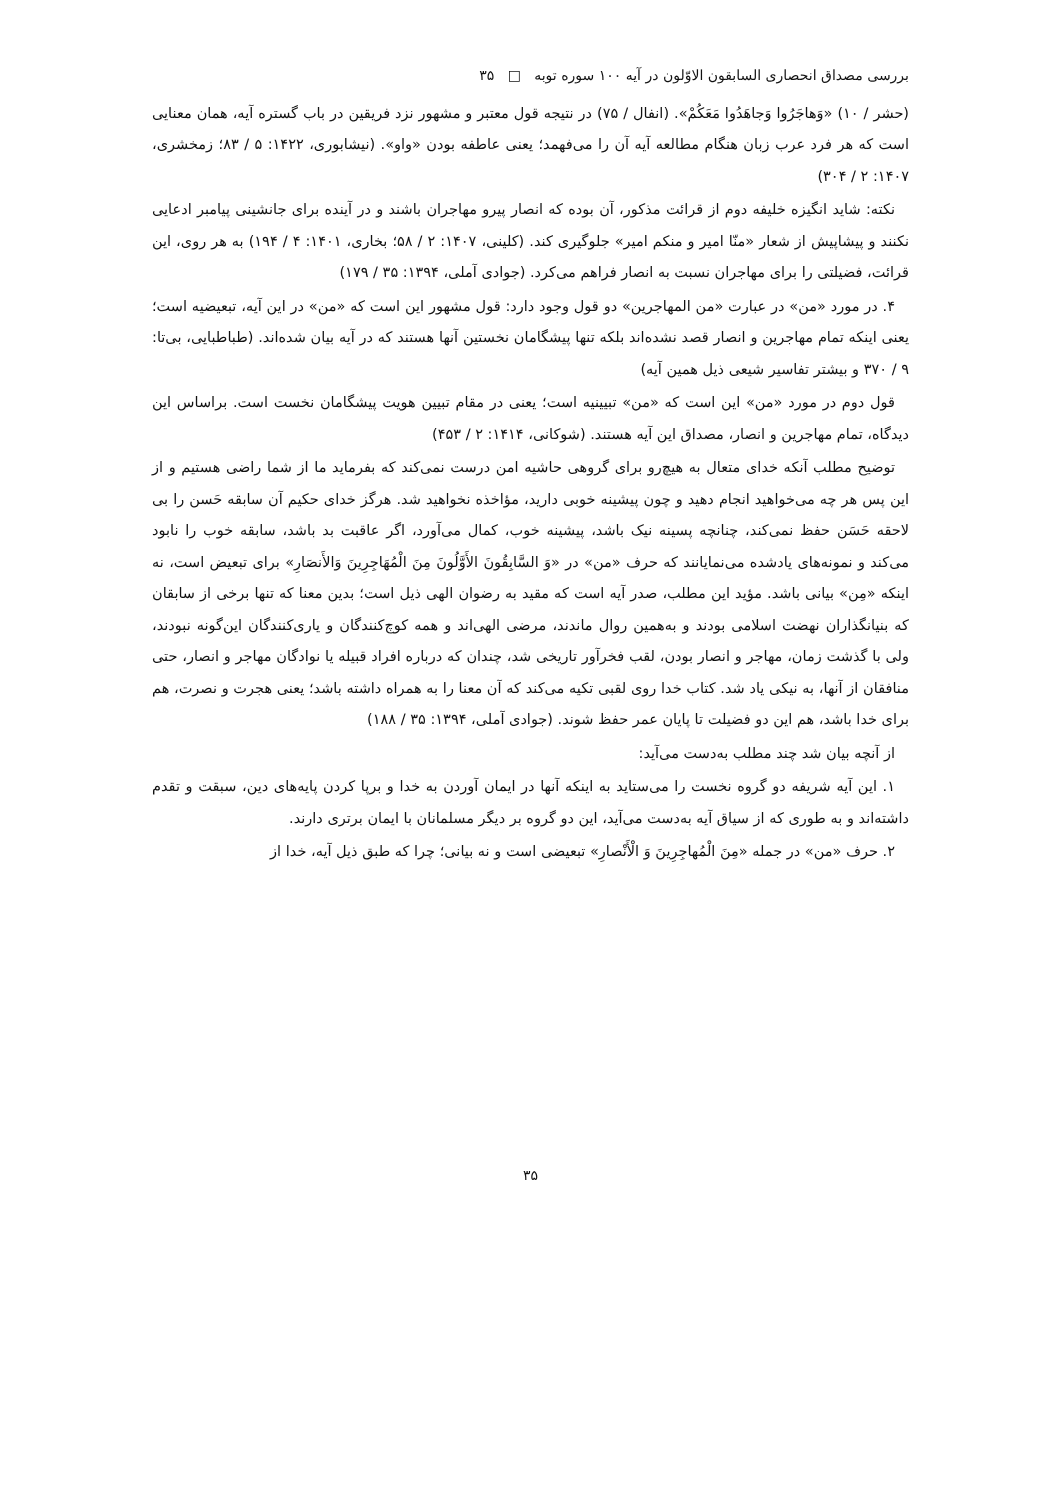بررسی مصداق انحصاری السابقون الاوّلون در آیه ۱۰۰ سوره توبه □ ۳۵
(حشر / ۱۰) «وَهاجَرُوا وَجاهَدُوا مَعَکُمْ». (انفال / ۷۵) در نتیجه قول معتبر و مشهور نزد فریقین در باب گستره آیه، همان معنایی است که هر فرد عرب زبان هنگام مطالعه آیه آن را می‌فهمد؛ یعنی عاطفه بودن «واو». (نیشابوری، ۱۴۲۲: ۵ / ۸۳؛ زمخشری، ۱۴۰۷: ۲ / ۳۰۴)
نکته: شاید انگیزه خلیفه دوم از قرائت مذکور، آن بوده که انصار پیرو مهاجران باشند و در آینده برای جانشینی پیامبر ادعایی نکنند و پیشاپیش از شعار «منّا امیر و منکم امیر» جلوگیری کند. (کلینی، ۱۴۰۷: ۲ / ۵۸؛ بخاری، ۱۴۰۱: ۴ / ۱۹۴) به هر روی، این قرائت، فضیلتی را برای مهاجران نسبت به انصار فراهم می‌کرد. (جوادی آملی، ۱۳۹۴: ۳۵ / ۱۷۹)
۴. در مورد «من» در عبارت «من المهاجرین» دو قول وجود دارد: قول مشهور این است که «من» در این آیه، تبعیضیه است؛ یعنی اینکه تمام مهاجرین و انصار قصد نشده‌اند بلکه تنها پیشگامان نخستین آنها هستند که در آیه بیان شده‌اند. (طباطبایی، بی‌تا: ۹ / ۳۷۰ و بیشتر تفاسیر شیعی ذیل همین آیه)
قول دوم در مورد «من» این است که «من» تبیینیه است؛ یعنی در مقام تبیین هویت پیشگامان نخست است. براساس این دیدگاه، تمام مهاجرین و انصار، مصداق این آیه هستند. (شوکانی، ۱۴۱۴: ۲ / ۴۵۳)
توضیح مطلب آنکه خدای متعال به هیچ‌رو برای گروهی حاشیه امن درست نمی‌کند که بفرماید ما از شما راضی هستیم و از این پس هر چه می‌خواهید انجام دهید و چون پیشینه خوبی دارید، مؤاخذه نخواهید شد. هرگز خدای حکیم آن سابقه حَسن را بی لاحقه حَسَن حفظ نمی‌کند، چنانچه پسینه نیک باشد، پیشینه خوب، کمال می‌آورد، اگر عاقبت بد باشد، سابقه خوب را نابود می‌کند و نمونه‌های یادشده می‌نمایانند که حرف «من» در «وَ السَّابِقُونَ الأَوَّلُونَ مِنَ الْمُهَاجِرِينَ وَالأَنصَارِ» برای تبعیض است، نه اینکه «مِن» بیانی باشد. مؤید این مطلب، صدر آیه است که مقید به رضوان الهی ذیل است؛ بدین معنا که تنها برخی از سابقان که بنیانگذاران نهضت اسلامی بودند و به‌همین روال ماندند، مرضی الهی‌اند و همه کوچ‌کنندگان و یاری‌کنندگان این‌گونه نبودند، ولی با گذشت زمان، مهاجر و انصار بودن، لقب فخرآور تاریخی شد، چندان که درباره افراد قبیله یا نوادگان مهاجر و انصار، حتی منافقان از آنها، به نیکی یاد شد. کتاب خدا روی لقبی تکیه می‌کند که آن معنا را به همراه داشته باشد؛ یعنی هجرت و نصرت، هم برای خدا باشد، هم این دو فضیلت تا پایان عمر حفظ شوند. (جوادی آملی، ۱۳۹۴: ۳۵ / ۱۸۸)
از آنچه بیان شد چند مطلب به‌دست می‌آید:
۱. این آیه شریفه دو گروه نخست را می‌ستاید به اینکه آنها در ایمان آوردن به خدا و برپا کردن پایه‌های دین، سبقت و تقدم داشته‌اند و به طوری که از سیاق آیه به‌دست می‌آید، این دو گروه بر دیگر مسلمانان با ایمان برتری دارند.
۲. حرف «من» در جمله «مِنَ الْمُهاجِرِينَ وَ الْأَنْصارِ» تبعیضی است و نه بیانی؛ چرا که طبق ذیل آیه، خدا از
۳۵